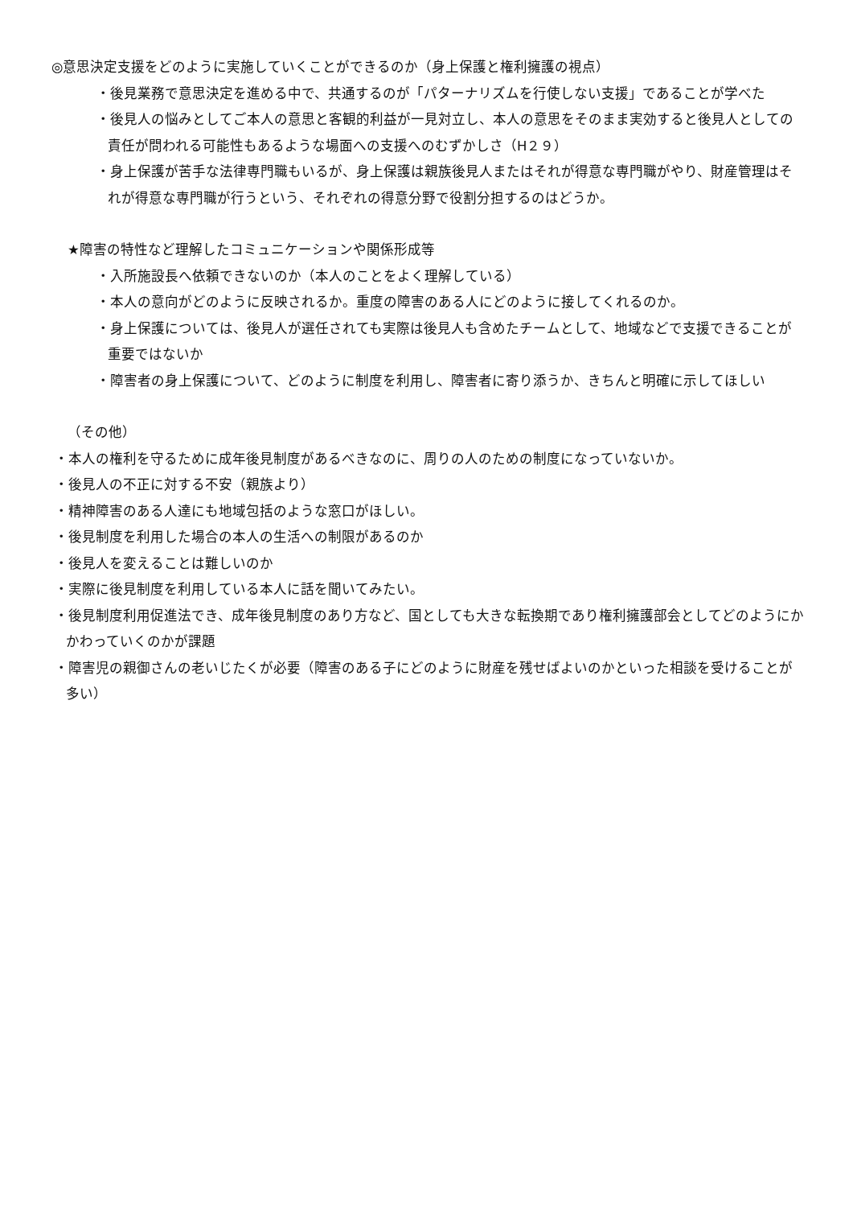◎意思決定支援をどのように実施していくことができるのか（身上保護と権利擁護の視点）
・後見業務で意思決定を進める中で、共通するのが「パターナリズムを行使しない支援」であることが学べた
・後見人の悩みとしてご本人の意思と客観的利益が一見対立し、本人の意思をそのまま実効すると後見人としての責任が問われる可能性もあるような場面への支援へのむずかしさ（H２９）
・身上保護が苦手な法律専門職もいるが、身上保護は親族後見人またはそれが得意な専門職がやり、財産管理はそれが得意な専門職が行うという、それぞれの得意分野で役割分担するのはどうか。
★障害の特性など理解したコミュニケーションや関係形成等
・入所施設長へ依頼できないのか（本人のことをよく理解している）
・本人の意向がどのように反映されるか。重度の障害のある人にどのように接してくれるのか。
・身上保護については、後見人が選任されても実際は後見人も含めたチームとして、地域などで支援できることが重要ではないか
・障害者の身上保護について、どのように制度を利用し、障害者に寄り添うか、きちんと明確に示してほしい
（その他）
・本人の権利を守るために成年後見制度があるべきなのに、周りの人のための制度になっていないか。
・後見人の不正に対する不安（親族より）
・精神障害のある人達にも地域包括のような窓口がほしい。
・後見制度を利用した場合の本人の生活への制限があるのか
・後見人を変えることは難しいのか
・実際に後見制度を利用している本人に話を聞いてみたい。
・後見制度利用促進法でき、成年後見制度のあり方など、国としても大きな転換期であり権利擁護部会としてどのようにかかわっていくのかが課題
・障害児の親御さんの老いじたくが必要（障害のある子にどのように財産を残せばよいのかといった相談を受けることが多い）